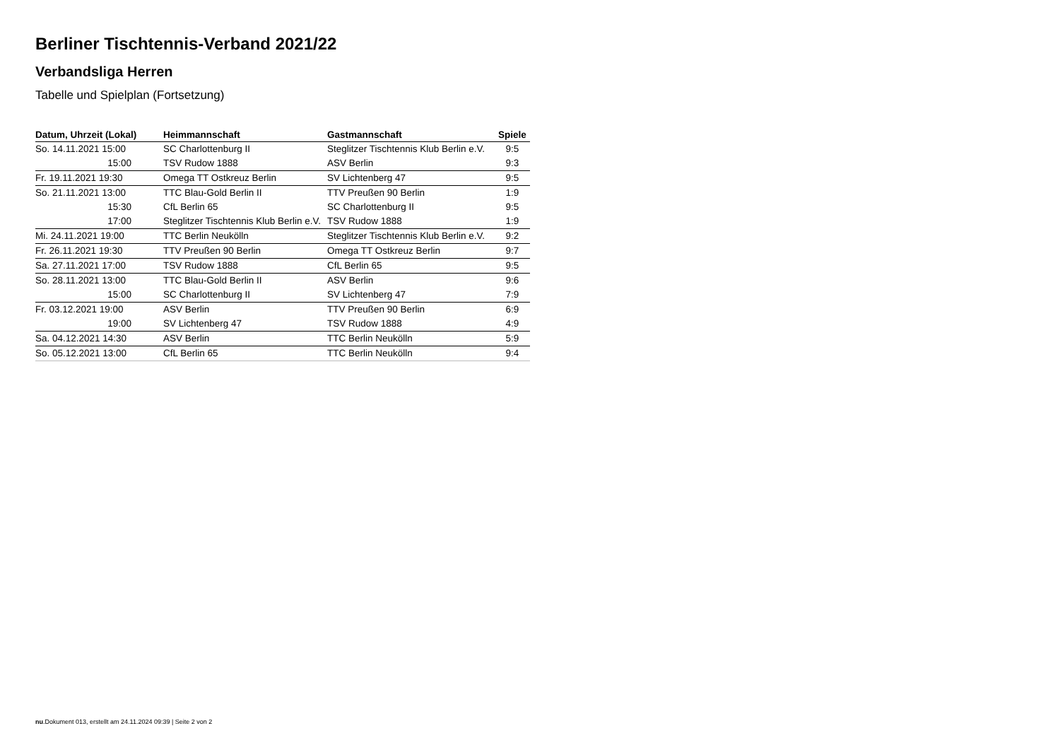Berliner Tischtennis-Verband 2021/22
Verbandsliga Herren
Tabelle und Spielplan (Fortsetzung)
| Datum, Uhrzeit (Lokal) | Heimmannschaft | Gastmannschaft | Spiele |
| --- | --- | --- | --- |
| So. 14.11.2021 15:00 | SC Charlottenburg II | Steglitzer Tischtennis Klub Berlin e.V. | 9:5 |
| 15:00 | TSV Rudow 1888 | ASV Berlin | 9:3 |
| Fr. 19.11.2021 19:30 | Omega TT Ostkreuz Berlin | SV Lichtenberg 47 | 9:5 |
| So. 21.11.2021 13:00 | TTC Blau-Gold Berlin II | TTV Preußen 90 Berlin | 1:9 |
| 15:30 | CfL Berlin 65 | SC Charlottenburg II | 9:5 |
| 17:00 | Steglitzer Tischtennis Klub Berlin e.V. | TSV Rudow 1888 | 1:9 |
| Mi. 24.11.2021 19:00 | TTC Berlin Neukölln | Steglitzer Tischtennis Klub Berlin e.V. | 9:2 |
| Fr. 26.11.2021 19:30 | TTV Preußen 90 Berlin | Omega TT Ostkreuz Berlin | 9:7 |
| Sa. 27.11.2021 17:00 | TSV Rudow 1888 | CfL Berlin 65 | 9:5 |
| So. 28.11.2021 13:00 | TTC Blau-Gold Berlin II | ASV Berlin | 9:6 |
| 15:00 | SC Charlottenburg II | SV Lichtenberg 47 | 7:9 |
| Fr. 03.12.2021 19:00 | ASV Berlin | TTV Preußen 90 Berlin | 6:9 |
| 19:00 | SV Lichtenberg 47 | TSV Rudow 1888 | 4:9 |
| Sa. 04.12.2021 14:30 | ASV Berlin | TTC Berlin Neukölln | 5:9 |
| So. 05.12.2021 13:00 | CfL Berlin 65 | TTC Berlin Neukölln | 9:4 |
nu.Dokument 013, erstellt am 24.11.2024 09:39 | Seite 2 von 2